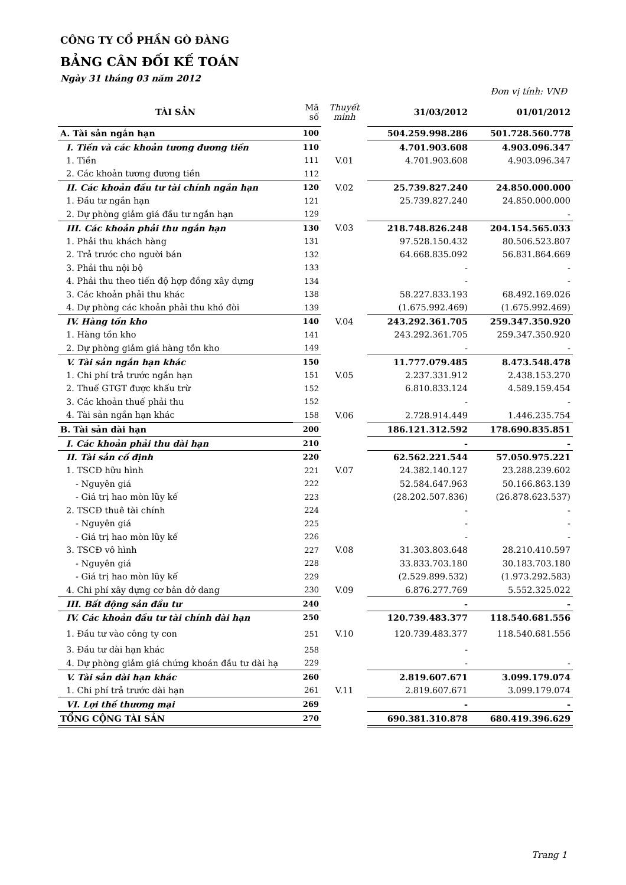CÔNG TY CỔ PHẦN GÒ ĐÀNG
BẢNG CÂN ĐỐI KẾ TOÁN
Ngày 31 tháng 03 năm 2012
Đơn vị tính: VNĐ
| TÀI SẢN | Mã số | Thuyết minh | 31/03/2012 | 01/01/2012 |
| --- | --- | --- | --- | --- |
| A. Tài sản ngắn hạn | 100 | | 504.259.998.286 | 501.728.560.778 |
| I. Tiền và các khoản tương đương tiền | 110 | | 4.701.903.608 | 4.903.096.347 |
| 1. Tiền | 111 | V.01 | 4.701.903.608 | 4.903.096.347 |
| 2. Các khoản tương đương tiền | 112 | | | |
| II. Các khoản đầu tư tài chính ngắn hạn | 120 | V.02 | 25.739.827.240 | 24.850.000.000 |
| 1. Đầu tư ngắn hạn | 121 | | 25.739.827.240 | 24.850.000.000 |
| 2. Dự phòng giảm giá đầu tư ngắn hạn | 129 | | | - |
| III. Các khoản phải thu ngắn hạn | 130 | V.03 | 218.748.826.248 | 204.154.565.033 |
| 1. Phải thu khách hàng | 131 | | 97.528.150.432 | 80.506.523.807 |
| 2. Trả trước cho người bán | 132 | | 64.668.835.092 | 56.831.864.669 |
| 3. Phải thu nội bộ | 133 | | - | - |
| 4. Phải thu theo tiến độ hợp đồng xây dựng | 134 | | - | - |
| 3. Các khoản phải thu khác | 138 | | 58.227.833.193 | 68.492.169.026 |
| 4. Dự phòng các khoản phải thu khó đòi | 139 | | (1.675.992.469) | (1.675.992.469) |
| IV. Hàng tồn kho | 140 | V.04 | 243.292.361.705 | 259.347.350.920 |
| 1. Hàng tồn kho | 141 | | 243.292.361.705 | 259.347.350.920 |
| 2. Dự phòng giảm giá hàng tồn kho | 149 | | - | - |
| V. Tài sản ngắn hạn khác | 150 | | 11.777.079.485 | 8.473.548.478 |
| 1. Chi phí trả trước ngắn hạn | 151 | V.05 | 2.237.331.912 | 2.438.153.270 |
| 2. Thuế GTGT được khấu trừ | 152 | | 6.810.833.124 | 4.589.159.454 |
| 3. Các khoản thuế phải thu | 152 | | - | - |
| 4. Tài sản ngắn hạn khác | 158 | V.06 | 2.728.914.449 | 1.446.235.754 |
| B. Tài sản dài hạn | 200 | | 186.121.312.592 | 178.690.835.851 |
| I. Các khoản phải thu dài hạn | 210 | | - | - |
| II. Tài sản cố định | 220 | | 62.562.221.544 | 57.050.975.221 |
| 1. TSCĐ hữu hình | 221 | V.07 | 24.382.140.127 | 23.288.239.602 |
| - Nguyên giá | 222 | | 52.584.647.963 | 50.166.863.139 |
| - Giá trị hao mòn lũy kế | 223 | | (28.202.507.836) | (26.878.623.537) |
| 2. TSCĐ thuê tài chính | 224 | | - | - |
| - Nguyên giá | 225 | | - | - |
| - Giá trị hao mòn lũy kế | 226 | | - | - |
| 3. TSCĐ vô hình | 227 | V.08 | 31.303.803.648 | 28.210.410.597 |
| - Nguyên giá | 228 | | 33.833.703.180 | 30.183.703.180 |
| - Giá trị hao mòn lũy kế | 229 | | (2.529.899.532) | (1.973.292.583) |
| 4. Chi phí xây dựng cơ bản dở dang | 230 | V.09 | 6.876.277.769 | 5.552.325.022 |
| III. Bất động sản đầu tư | 240 | | - | - |
| IV. Các khoản đầu tư tài chính dài hạn | 250 | | 120.739.483.377 | 118.540.681.556 |
| 1. Đầu tư vào công ty con | 251 | V.10 | 120.739.483.377 | 118.540.681.556 |
| 3. Đầu tư dài hạn khác | 258 | | - | |
| 4. Dự phòng giảm giá chứng khoán đầu tư dài hạ | 229 | | - | - |
| V. Tài sản dài hạn khác | 260 | | 2.819.607.671 | 3.099.179.074 |
| 1. Chi phí trả trước dài hạn | 261 | V.11 | 2.819.607.671 | 3.099.179.074 |
| VI. Lợi thế thương mại | 269 | | - | - |
| TỔNG CỘNG TÀI SẢN | 270 | | 690.381.310.878 | 680.419.396.629 |
Trang 1